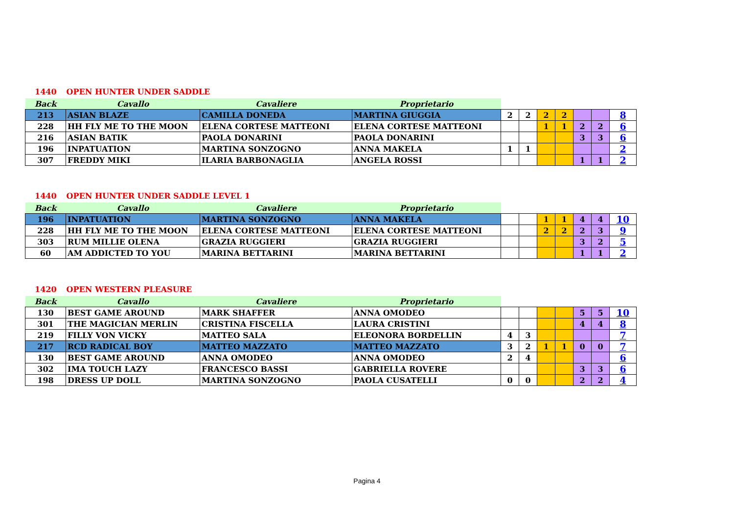1440 OPEN HUNTER UNDER SADDLE
| Back | Cavallo | Cavaliere | Proprietario | | | | | | | |
| --- | --- | --- | --- | --- | --- | --- | --- | --- | --- | --- |
| 213 | ASIAN BLAZE | CAMILLA DONEDA | MARTINA GIUGGIA | 2 | 2 | 2 | 2 | | | 8 |
| 228 | HH FLY ME TO THE MOON | ELENA CORTESE MATTEONI | ELENA CORTESE MATTEONI | | | 1 | 1 | 2 | 2 | 6 |
| 216 | ASIAN BATIK | PAOLA DONARINI | PAOLA DONARINI | | | | | 3 | 3 | 6 |
| 196 | INPATUATION | MARTINA SONZOGNO | ANNA MAKELA | 1 | 1 | | | | | 2 |
| 307 | FREDDY MIKI | ILARIA BARBONAGLIA | ANGELA ROSSI | | | | | 1 | 1 | 2 |
1440 OPEN HUNTER UNDER SADDLE LEVEL 1
| Back | Cavallo | Cavaliere | Proprietario | | | | | | | |
| --- | --- | --- | --- | --- | --- | --- | --- | --- | --- | --- |
| 196 | INPATUATION | MARTINA SONZOGNO | ANNA MAKELA | | | 1 | 1 | 4 | 4 | 10 |
| 228 | HH FLY ME TO THE MOON | ELENA CORTESE MATTEONI | ELENA CORTESE MATTEONI | | | 2 | 2 | 2 | 3 | 9 |
| 303 | RUM MILLIE OLENA | GRAZIA RUGGIERI | GRAZIA RUGGIERI | | | | | 3 | 2 | 5 |
| 60 | AM ADDICTED TO YOU | MARINA BETTARINI | MARINA BETTARINI | | | | | 1 | 1 | 2 |
1420 OPEN WESTERN PLEASURE
| Back | Cavallo | Cavaliere | Proprietario | | | | | | | |
| --- | --- | --- | --- | --- | --- | --- | --- | --- | --- | --- |
| 130 | BEST GAME AROUND | MARK SHAFFER | ANNA OMODEO | | | | | 5 | 5 | 10 |
| 301 | THE MAGICIAN MERLIN | CRISTINA FISCELLA | LAURA CRISTINI | | | | | 4 | 4 | 8 |
| 219 | FILLY VON VICKY | MATTEO SALA | ELEONORA BORDELLIN | 4 | 3 | | | | | 7 |
| 217 | RCD RADICAL BOY | MATTEO MAZZATO | MATTEO MAZZATO | 3 | 2 | 1 | 1 | 0 | 0 | 7 |
| 130 | BEST GAME AROUND | ANNA OMODEO | ANNA OMODEO | 2 | 4 | | | | | 6 |
| 302 | IMA TOUCH LAZY | FRANCESCO BASSI | GABRIELLA ROVERE | | | | | 3 | 3 | 6 |
| 198 | DRESS UP DOLL | MARTINA SONZOGNO | PAOLA CUSATELLI | 0 | 0 | | | 2 | 2 | 4 |
Pagina 4